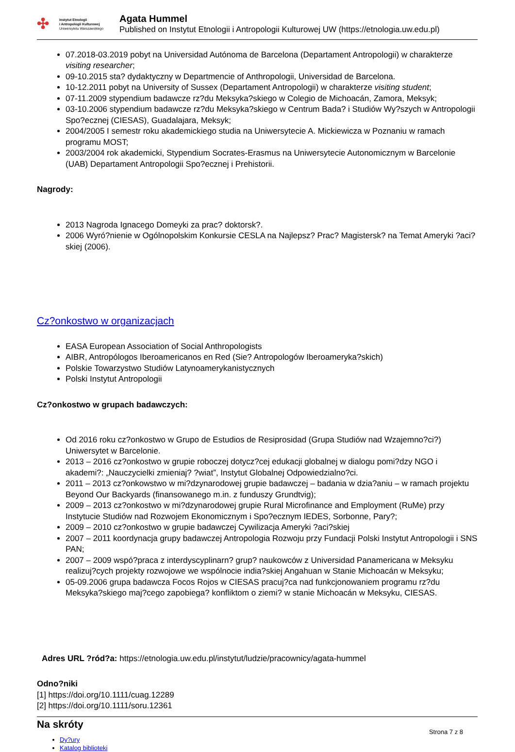✣
Instytut Etnologii
i Antropologii Kulturowej
Uniwersytetu Warszawskiego
Agata Hummel
Published on Instytut Etnologii i Antropologii Kulturowej UW (https://etnologia.uw.edu.pl)
07.2018-03.2019 pobyt na Universidad Autónoma de Barcelona (Departament Antropologii) w charakterze visiting researcher;
09-10.2015 sta? dydaktyczny w Departmencie of Anthropologii, Universidad de Barcelona.
10-12.2011 pobyt na University of Sussex (Departament Antropologii) w charakterze visiting student;
07-11.2009 stypendium badawcze rz?du Meksyka?skiego w Colegio de Michoacán, Zamora, Meksyk;
03-10.2006 stypendium badawcze rz?du Meksyka?skiego w Centrum Bada? i Studiów Wy?szych w Antropologii Spo?ecznej (CIESAS), Guadalajara, Meksyk;
2004/2005 I semestr roku akademickiego studia na Uniwersytecie A. Mickiewicza w Poznaniu w ramach programu MOST;
2003/2004 rok akademicki, Stypendium Socrates-Erasmus na Uniwersytecie Autonomicznym w Barcelonie (UAB) Departament Antropologii Spo?ecznej i Prehistorii.
Nagrody:
2013 Nagroda Ignacego Domeyki za prac? doktorsk?.
2006 Wyró?nienie w Ogólnopolskim Konkursie CESLA na Najlepsz? Prac? Magistersk? na Temat Ameryki ?aci?skiej (2006).
Cz?onkostwo w organizacjach
EASA European Association of Social Anthropologists
AIBR, Antropólogos Iberoamericanos en Red (Sie? Antropologów Iberoameryka?skich)
Polskie Towarzystwo Studiów Latynoamerykanistycznych
Polski Instytut Antropologii
Cz?onkostwo w grupach badawczych:
Od 2016 roku cz?onkostwo w Grupo de Estudios de Resiprosidad (Grupa Studiów nad Wzajemno?ci?) Uniwersytet w Barcelonie.
2013 – 2016 cz?onkostwo w grupie roboczej dotycz?cej edukacji globalnej w dialogu pomi?dzy NGO i akademi?: „Nauczycielki zmieniaj? ?wiat”, Instytut Globalnej Odpowiedzialno?ci.
2011 – 2013 cz?onkowstwo w mi?dzynarodowej grupie badawczej – badania w dzia?aniu – w ramach projektu Beyond Our Backyards (finansowanego m.in. z funduszy Grundtvig);
2009 – 2013 cz?onkostwo w mi?dzynarodowej grupie Rural Microfinance and Employment (RuMe) przy Instytucie Studiów nad Rozwojem Ekonomicznym i Spo?ecznym IEDES, Sorbonne, Pary?;
2009 – 2010 cz?onkostwo w grupie badawczej Cywilizacja Ameryki ?aci?skiej
2007 – 2011 koordynacja grupy badawczej Antropologia Rozwoju przy Fundacji Polski Instytut Antropologii i SNS PAN;
2007 – 2009 wspó?praca z interdyscyplinarn? grup? naukowców z Universidad Panamericana w Meksyku realizuj?cych projekty rozwojowe we wspólnocie india?skiej Angahuan w Stanie Michoacán w Meksyku;
05-09.2006 grupa badawcza Focos Rojos w CIESAS pracuj?ca nad funkcjonowaniem programu rz?du Meksyka?skiego maj?cego zapobiega? konfliktom o ziemi? w stanie Michoacán w Meksyku, CIESAS.
Adres URL ?ród?a: https://etnologia.uw.edu.pl/instytut/ludzie/pracownicy/agata-hummel
Odno?niki
[1] https://doi.org/10.1111/cuag.12289
[2] https://doi.org/10.1111/soru.12361
Na skróty
Dy?ury
Katalog biblioteki
Strona 7 z 8